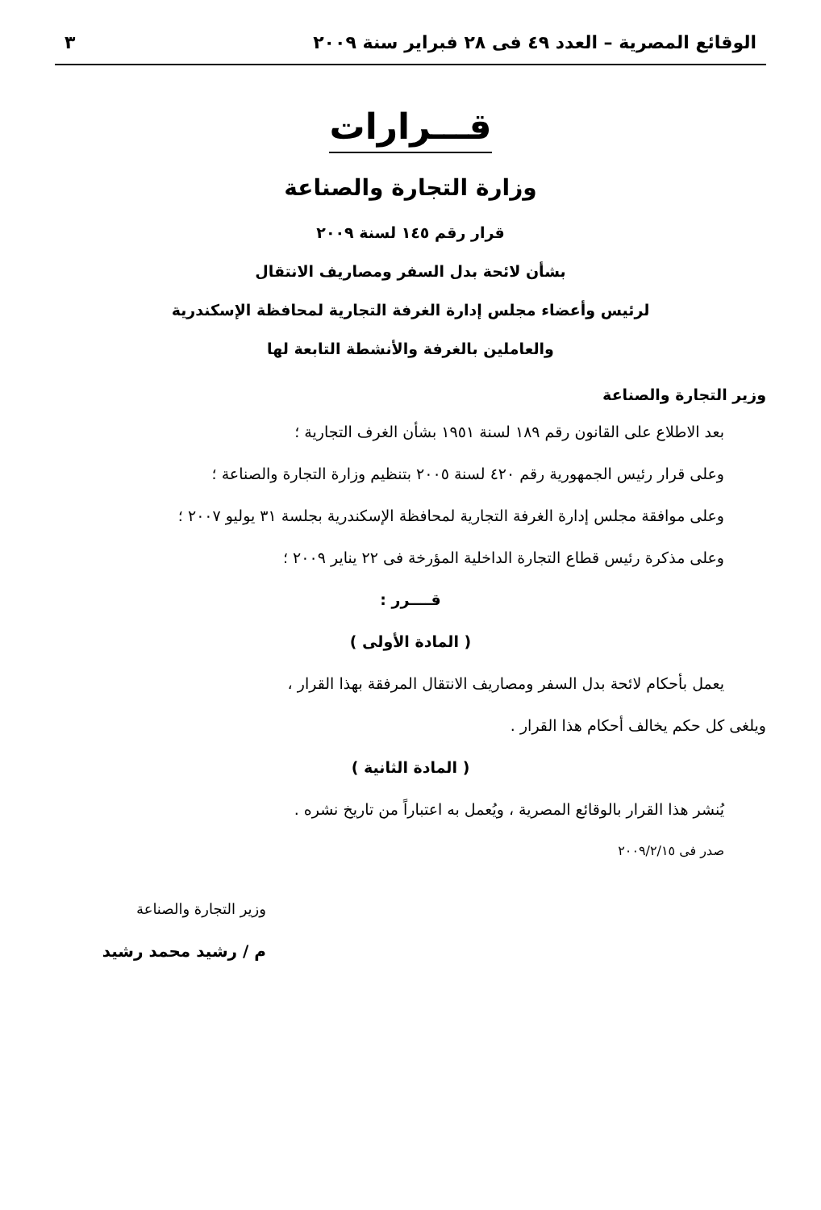الوقائع المصرية – العدد ٤٩ فى ٢٨ فبراير سنة ٢٠٠٩ ٣
قـــرارات
وزارة التجارة والصناعة
قرار رقم ١٤٥ لسنة ٢٠٠٩
بشأن لائحة بدل السفر ومصاريف الانتقال
لرئيس وأعضاء مجلس إدارة الغرفة التجارية لمحافظة الإسكندرية
والعاملين بالغرفة والأنشطة التابعة لها
وزير التجارة والصناعة
بعد الاطلاع على القانون رقم ١٨٩ لسنة ١٩٥١ بشأن الغرف التجارية ؛
وعلى قرار رئيس الجمهورية رقم ٤٢٠ لسنة ٢٠٠٥ بتنظيم وزارة التجارة والصناعة ؛
وعلى موافقة مجلس إدارة الغرفة التجارية لمحافظة الإسكندرية بجلسة ٣١ يوليو ٢٠٠٧ ؛
وعلى مذكرة رئيس قطاع التجارة الداخلية المؤرخة فى ٢٢ يناير ٢٠٠٩ ؛
قــــرر :
( المادة الأولى )
يعمل بأحكام لائحة بدل السفر ومصاريف الانتقال المرفقة بهذا القرار ،
ويلغى كل حكم يخالف أحكام هذا القرار .
( المادة الثانية )
يُنشر هذا القرار بالوقائع المصرية ، ويُعمل به اعتباراً من تاريخ نشره .
صدر فى ٢٠٠٩/٢/١٥
وزير التجارة والصناعة
م / رشيد محمد رشيد